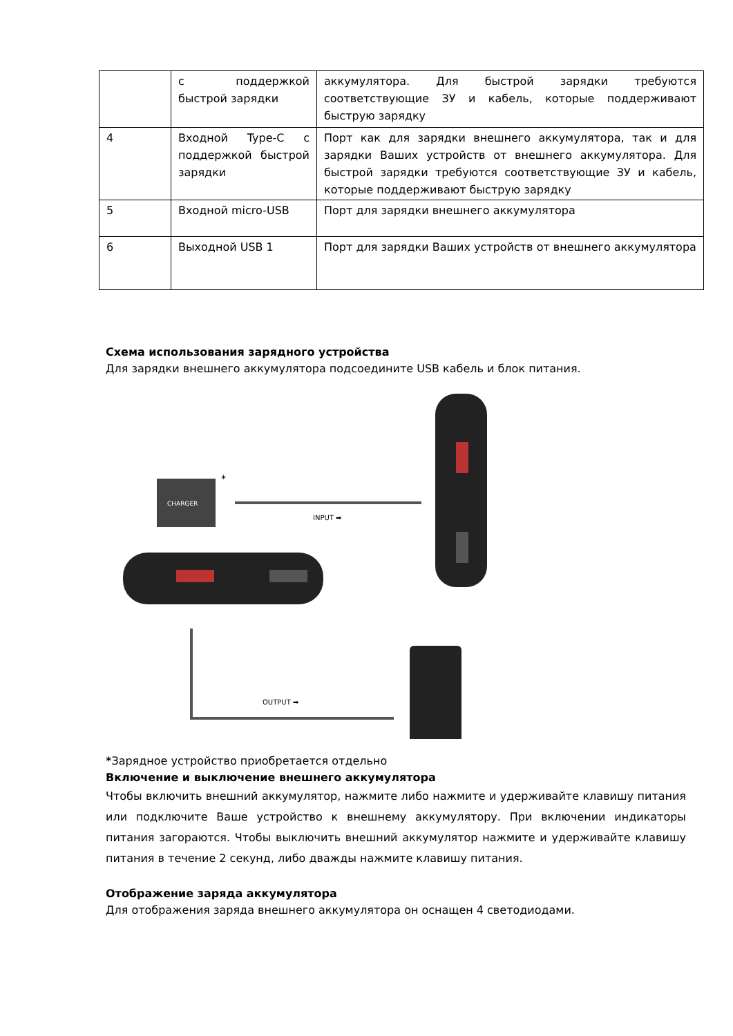| | с поддержкой быстрой зарядки | аккумулятора. Для быстрой зарядки требуются соответствующие ЗУ и кабель, которые поддерживают быструю зарядку |
| 4 | Входной Type-C с поддержкой быстрой зарядки | Порт как для зарядки внешнего аккумулятора, так и для зарядки Ваших устройств от внешнего аккумулятора. Для быстрой зарядки требуются соответствующие ЗУ и кабель, которые поддерживают быструю зарядку |
| 5 | Входной micro-USB | Порт для зарядки внешнего аккумулятора |
| 6 | Выходной USB 1 | Порт для зарядки Ваших устройств от внешнего аккумулятора |
Схема использования зарядного устройства
Для зарядки внешнего аккумулятора подсоедините USB кабель и блок питания.
CHARGER
*
INPUT ➡
OUTPUT ➡
*Зарядное устройство приобретается отдельно
Включение и выключение внешнего аккумулятора
Чтобы включить внешний аккумулятор, нажмите либо нажмите и удерживайте клавишу питания или подключите Ваше устройство к внешнему аккумулятору. При включении индикаторы питания загораются. Чтобы выключить внешний аккумулятор нажмите и удерживайте клавишу питания в течение 2 секунд, либо дважды нажмите клавишу питания.
Отображение заряда аккумулятора
Для отображения заряда внешнего аккумулятора он оснащен 4 светодиодами.